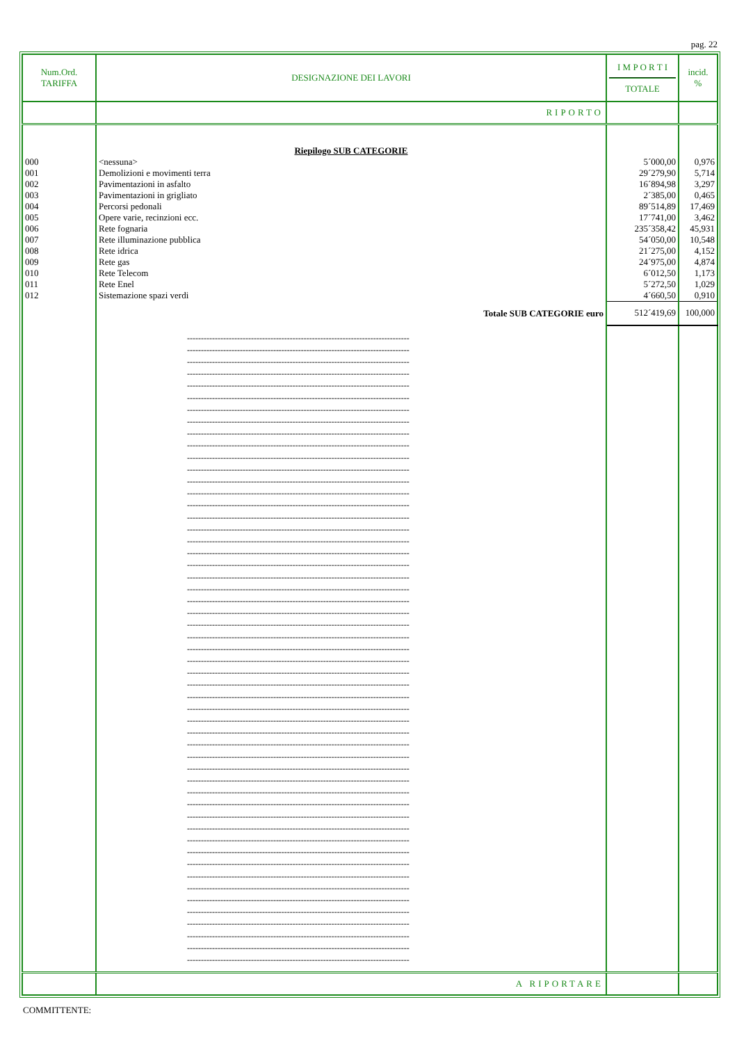pag. 22
| Num.Ord. TARIFFA | DESIGNAZIONE DEI LAVORI | I M P O R T I TOTALE | incid. % |
| --- | --- | --- | --- |
| | RIPORTO | | |
| | Riepilogo SUB CATEGORIE | | |
| 000 | <nessuna> | 5´000,00 | 0,976 |
| 001 | Demolizioni e movimenti terra | 29´279,90 | 5,714 |
| 002 | Pavimentazioni in asfalto | 16´894,98 | 3,297 |
| 003 | Pavimentazioni in grigliato | 2´385,00 | 0,465 |
| 004 | Percorsi pedonali | 89´514,89 | 17,469 |
| 005 | Opere varie, recinzioni ecc. | 17´741,00 | 3,462 |
| 006 | Rete fognaria | 235´358,42 | 45,931 |
| 007 | Rete illuminazione pubblica | 54´050,00 | 10,548 |
| 008 | Rete idrica | 21´275,00 | 4,152 |
| 009 | Rete gas | 24´975,00 | 4,874 |
| 010 | Rete Telecom | 6´012,50 | 1,173 |
| 011 | Rete Enel | 5´272,50 | 1,029 |
| 012 | Sistemazione spazi verdi | 4´660,50 | 0,910 |
| | Totale SUB CATEGORIE euro | 512´419,69 | 100,000 |
| | -------------------------------------------------------------------------------- -------------------------------------------------------------------------------- -------------------------------------------------------------------------------- -------------------------------------------------------------------------------- -------------------------------------------------------------------------------- -------------------------------------------------------------------------------- -------------------------------------------------------------------------------- -------------------------------------------------------------------------------- -------------------------------------------------------------------------------- -------------------------------------------------------------------------------- -------------------------------------------------------------------------------- -------------------------------------------------------------------------------- -------------------------------------------------------------------------------- -------------------------------------------------------------------------------- -------------------------------------------------------------------------------- -------------------------------------------------------------------------------- -------------------------------------------------------------------------------- -------------------------------------------------------------------------------- -------------------------------------------------------------------------------- -------------------------------------------------------------------------------- -------------------------------------------------------------------------------- -------------------------------------------------------------------------------- -------------------------------------------------------------------------------- -------------------------------------------------------------------------------- -------------------------------------------------------------------------------- -------------------------------------------------------------------------------- -------------------------------------------------------------------------------- -------------------------------------------------------------------------------- -------------------------------------------------------------------------------- -------------------------------------------------------------------------------- -------------------------------------------------------------------------------- -------------------------------------------------------------------------------- -------------------------------------------------------------------------------- -------------------------------------------------------------------------------- -------------------------------------------------------------------------------- -------------------------------------------------------------------------------- -------------------------------------------------------------------------------- -------------------------------------------------------------------------------- -------------------------------------------------------------------------------- -------------------------------------------------------------------------------- -------------------------------------------------------------------------------- -------------------------------------------------------------------------------- -------------------------------------------------------------------------------- -------------------------------------------------------------------------------- -------------------------------------------------------------------------------- -------------------------------------------------------------------------------- -------------------------------------------------------------------------------- -------------------------------------------------------------------------------- -------------------------------------------------------------------------------- -------------------------------------------------------------------------------- -------------------------------------------------------------------------------- -------------------------------------------------------------------------------- -------------------------------------------------------------------------------- | | |
| | A RIPORTARE | | |
COMMITTENTE: